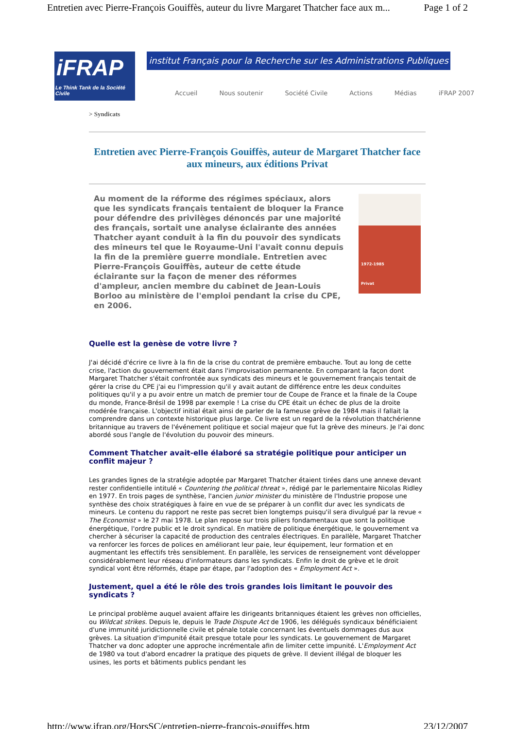Entretien avec Pierre-François Gouiffès, auteur du livre Margaret Thatcher face aux m... Page 1 of 2
iFRAP
Le Think Tank de la Société Civile
institut Français pour la Recherche sur les Administrations Publiques
Accueil Nous soutenir Société Civile Actions Médias iFRAP 2007
> Syndicats
Entretien avec Pierre-François Gouiffès, auteur de Margaret Thatcher face aux mineurs, aux éditions Privat
1972-1985
Privat
Au moment de la réforme des régimes spéciaux, alors que les syndicats français tentaient de bloquer la France pour défendre des privilèges dénoncés par une majorité des français, sortait une analyse éclairante des années Thatcher ayant conduit à la fin du pouvoir des syndicats des mineurs tel que le Royaume-Uni l'avait connu depuis la fin de la première guerre mondiale. Entretien avec Pierre-François Gouiffès, auteur de cette étude éclairante sur la façon de mener des réformes d'ampleur, ancien membre du cabinet de Jean-Louis Borloo au ministère de l'emploi pendant la crise du CPE, en 2006.
Quelle est la genèse de votre livre ?
J'ai décidé d'écrire ce livre à la fin de la crise du contrat de première embauche. Tout au long de cette crise, l'action du gouvernement était dans l'improvisation permanente. En comparant la façon dont Margaret Thatcher s'était confrontée aux syndicats des mineurs et le gouvernement français tentait de gérer la crise du CPE j'ai eu l'impression qu'il y avait autant de différence entre les deux conduites politiques qu'il y a pu avoir entre un match de premier tour de Coupe de France et la finale de la Coupe du monde, France-Brésil de 1998 par exemple ! La crise du CPE était un échec de plus de la droite modérée française. L'objectif initial était ainsi de parler de la fameuse grève de 1984 mais il fallait la comprendre dans un contexte historique plus large. Ce livre est un regard de la révolution thatchérienne britannique au travers de l'événement politique et social majeur que fut la grève des mineurs. Je l'ai donc abordé sous l'angle de l'évolution du pouvoir des mineurs.
Comment Thatcher avait-elle élaboré sa stratégie politique pour anticiper un conflit majeur ?
Les grandes lignes de la stratégie adoptée par Margaret Thatcher étaient tirées dans une annexe devant rester confidentielle intitulé « Countering the political threat », rédigé par le parlementaire Nicolas Ridley en 1977. En trois pages de synthèse, l'ancien junior minister du ministère de l'Industrie propose une synthèse des choix stratégiques à faire en vue de se préparer à un conflit dur avec les syndicats de mineurs. Le contenu du rapport ne reste pas secret bien longtemps puisqu'il sera divulgué par la revue « The Economist » le 27 mai 1978. Le plan repose sur trois piliers fondamentaux que sont la politique énergétique, l'ordre public et le droit syndical. En matière de politique énergétique, le gouvernement va chercher à sécuriser la capacité de production des centrales électriques. En parallèle, Margaret Thatcher va renforcer les forces de polices en améliorant leur paie, leur équipement, leur formation et en augmentant les effectifs très sensiblement. En parallèle, les services de renseignement vont développer considérablement leur réseau d'informateurs dans les syndicats. Enfin le droit de grève et le droit syndical vont être réformés, étape par étape, par l'adoption des « Employment Act ».
Justement, quel a été le rôle des trois grandes lois limitant le pouvoir des syndicats ?
Le principal problème auquel avaient affaire les dirigeants britanniques étaient les grèves non officielles, ou Wildcat strikes. Depuis le, depuis le Trade Dispute Act de 1906, les délégués syndicaux bénéficiaient d'une immunité juridictionnelle civile et pénale totale concernant les éventuels dommages dus aux grèves. La situation d'impunité était presque totale pour les syndicats. Le gouvernement de Margaret Thatcher va donc adopter une approche incrémentale afin de limiter cette impunité. L'Employment Act de 1980 va tout d'abord encadrer la pratique des piquets de grève. Il devient illégal de bloquer les usines, les ports et bâtiments publics pendant les
http://www.ifrap.org/HorsSC/entretien-pierre-francois-gouiffes.htm 23/12/2007